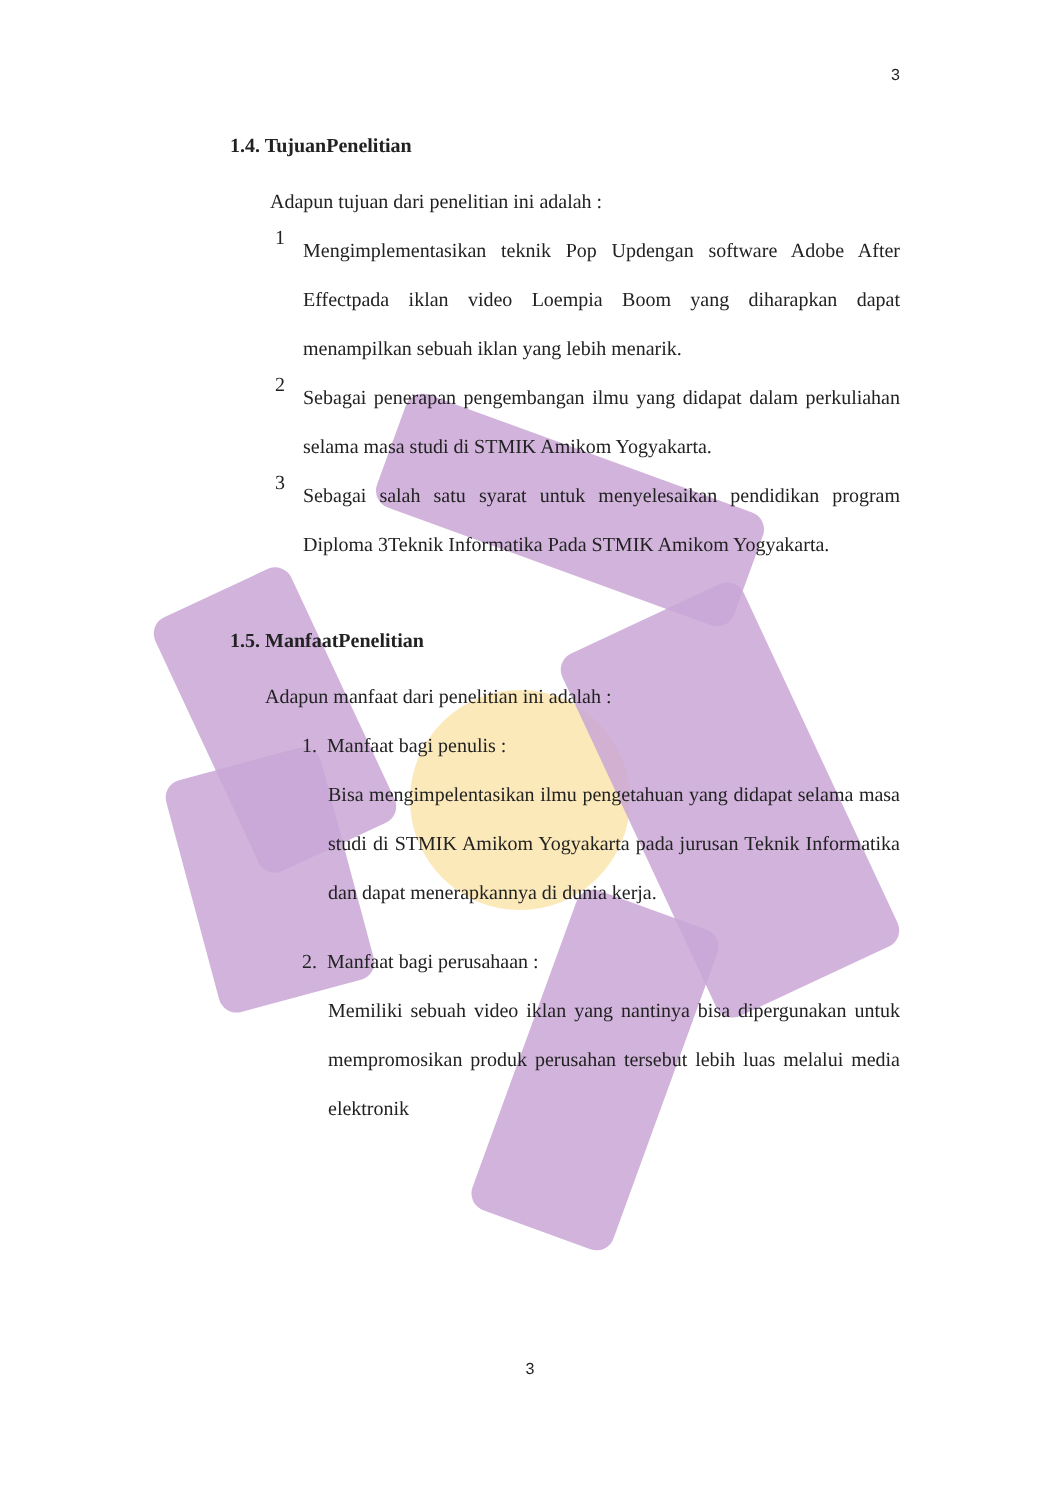3
1.4. TujuanPenelitian
Adapun tujuan dari penelitian ini adalah :
1
Mengimplementasikan teknik Pop Updengan software Adobe After Effectpada iklan video Loempia Boom yang diharapkan dapat menampilkan sebuah iklan yang lebih menarik.
2
Sebagai penerapan pengembangan ilmu yang didapat dalam perkuliahan selama masa studi di STMIK Amikom Yogyakarta.
3
Sebagai salah satu syarat untuk menyelesaikan pendidikan program Diploma 3Teknik Informatika Pada STMIK Amikom Yogyakarta.
1.5. ManfaatPenelitian
Adapun manfaat dari penelitian ini adalah :
1. Manfaat bagi penulis :
Bisa mengimpelentasikan ilmu pengetahuan yang didapat selama masa studi di STMIK Amikom Yogyakarta pada jurusan Teknik Informatika dan dapat menerapkannya di dunia kerja.
2. Manfaat bagi perusahaan :
Memiliki sebuah video iklan yang nantinya bisa dipergunakan untuk mempromosikan produk perusahan tersebut lebih luas melalui media elektronik
3